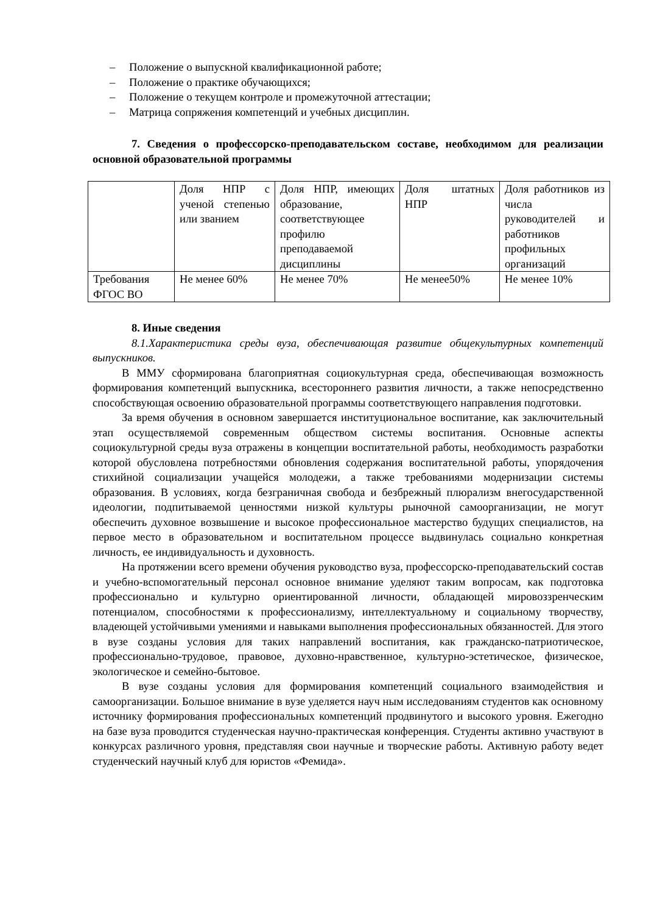– Положение о выпускной квалификационной работе;
– Положение о практике обучающихся;
– Положение о текущем контроле и промежуточной аттестации;
– Матрица сопряжения компетенций и учебных дисциплин.
7. Сведения о профессорско-преподавательском составе, необходимом для реализации основной образовательной программы
| | Доля НПР с ученой степенью или званием | Доля НПР, имеющих образование, соответствующее профилю преподаваемой дисциплины | Доля штатных НПР | Доля работников из числа руководителей и работников профильных организаций |
| Требования ФГОС ВО | Не менее 60% | Не менее 70% | Не менее50% | Не менее 10% |
8. Иные сведения
8.1.Характеристика среды вуза, обеспечивающая развитие общекультурных компетенций выпускников.
В ММУ сформирована благоприятная социокультурная среда, обеспечивающая возможность формирования компетенций выпускника, всестороннего развития личности, а также непосредственно способствующая освоению образовательной программы соответствующего направления подготовки.
За время обучения в основном завершается институциональное воспитание, как заключительный этап осуществляемой современным обществом системы воспитания. Основные аспекты социокультурной среды вуза отражены в концепции воспитательной работы, необходимость разработки которой обусловлена потребностями обновления содержания воспитательной работы, упорядочения стихийной социализации учащейся молодежи, а также требованиями модернизации системы образования. В условиях, когда безграничная свобода и безбрежный плюрализм внегосударственной идеологии, подпитываемой ценностями низкой культуры рыночной самоорганизации, не могут обеспечить духовное возвышение и высокое профессиональное мастерство будущих специалистов, на первое место в образовательном и воспитательном процессе выдвинулась социально конкретная личность, ее индивидуальность и духовность.
На протяжении всего времени обучения руководство вуза, профессорско-преподавательский состав и учебно-вспомогательный персонал основное внимание уделяют таким вопросам, как подготовка профессионально и культурно ориентированной личности, обладающей мировоззренческим потенциалом, способностями к профессионализму, интеллектуальному и социальному творчеству, владеющей устойчивыми умениями и навыками выполнения профессиональных обязанностей. Для этого в вузе созданы условия для таких направлений воспитания, как гражданско-патриотическое, профессионально-трудовое, правовое, духовно-нравственное, культурно-эстетическое, физическое, экологическое и семейно-бытовое.
В вузе созданы условия для формирования компетенций социального взаимодействия и самоорганизации. Большое внимание в вузе уделяется науч ным исследованиям студентов как основному источнику формирования профессиональных компетенций продвинутого и высокого уровня. Ежегодно на базе вуза проводится студенческая научно-практическая конференция. Студенты активно участвуют в конкурсах различного уровня, представляя свои научные и творческие работы. Активную работу ведет студенческий научный клуб для юристов «Фемида».